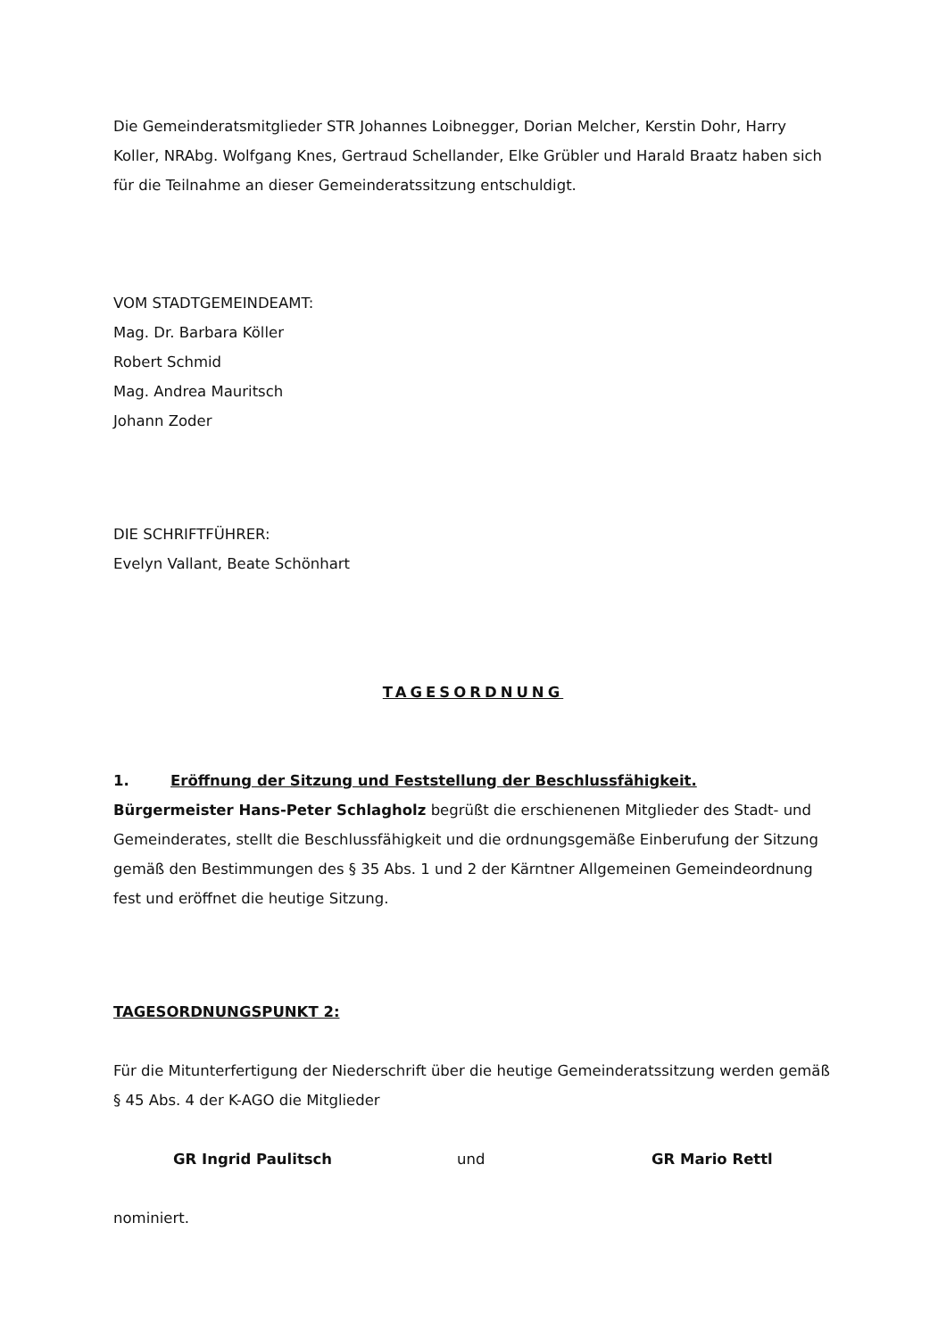Die Gemeinderatsmitglieder STR Johannes Loibnegger, Dorian Melcher, Kerstin Dohr, Harry Koller, NRAbg. Wolfgang Knes, Gertraud Schellander, Elke Grübler und Harald Braatz haben sich für die Teilnahme an dieser Gemeinderatssitzung entschuldigt.
VOM STADTGEMEINDEAMT:
Mag. Dr. Barbara Köller
Robert Schmid
Mag. Andrea Mauritsch
Johann Zoder
DIE SCHRIFTFÜHRER:
Evelyn Vallant, Beate Schönhart
TAGESORDNUNG
1. Eröffnung der Sitzung und Feststellung der Beschlussfähigkeit.
Bürgermeister Hans-Peter Schlagholz begrüßt die erschienenen Mitglieder des Stadt- und Gemeinderates, stellt die Beschlussfähigkeit und die ordnungsgemäße Einberufung der Sitzung gemäß den Bestimmungen des § 35 Abs. 1 und 2 der Kärntner Allgemeinen Gemeindeordnung fest und eröffnet die heutige Sitzung.
TAGESORDNUNGSPUNKT 2:
Für die Mitunterfertigung der Niederschrift über die heutige Gemeinderatssitzung werden gemäß § 45 Abs. 4 der K-AGO die Mitglieder
GR Ingrid Paulitsch und GR Mario Rettl
nominiert.